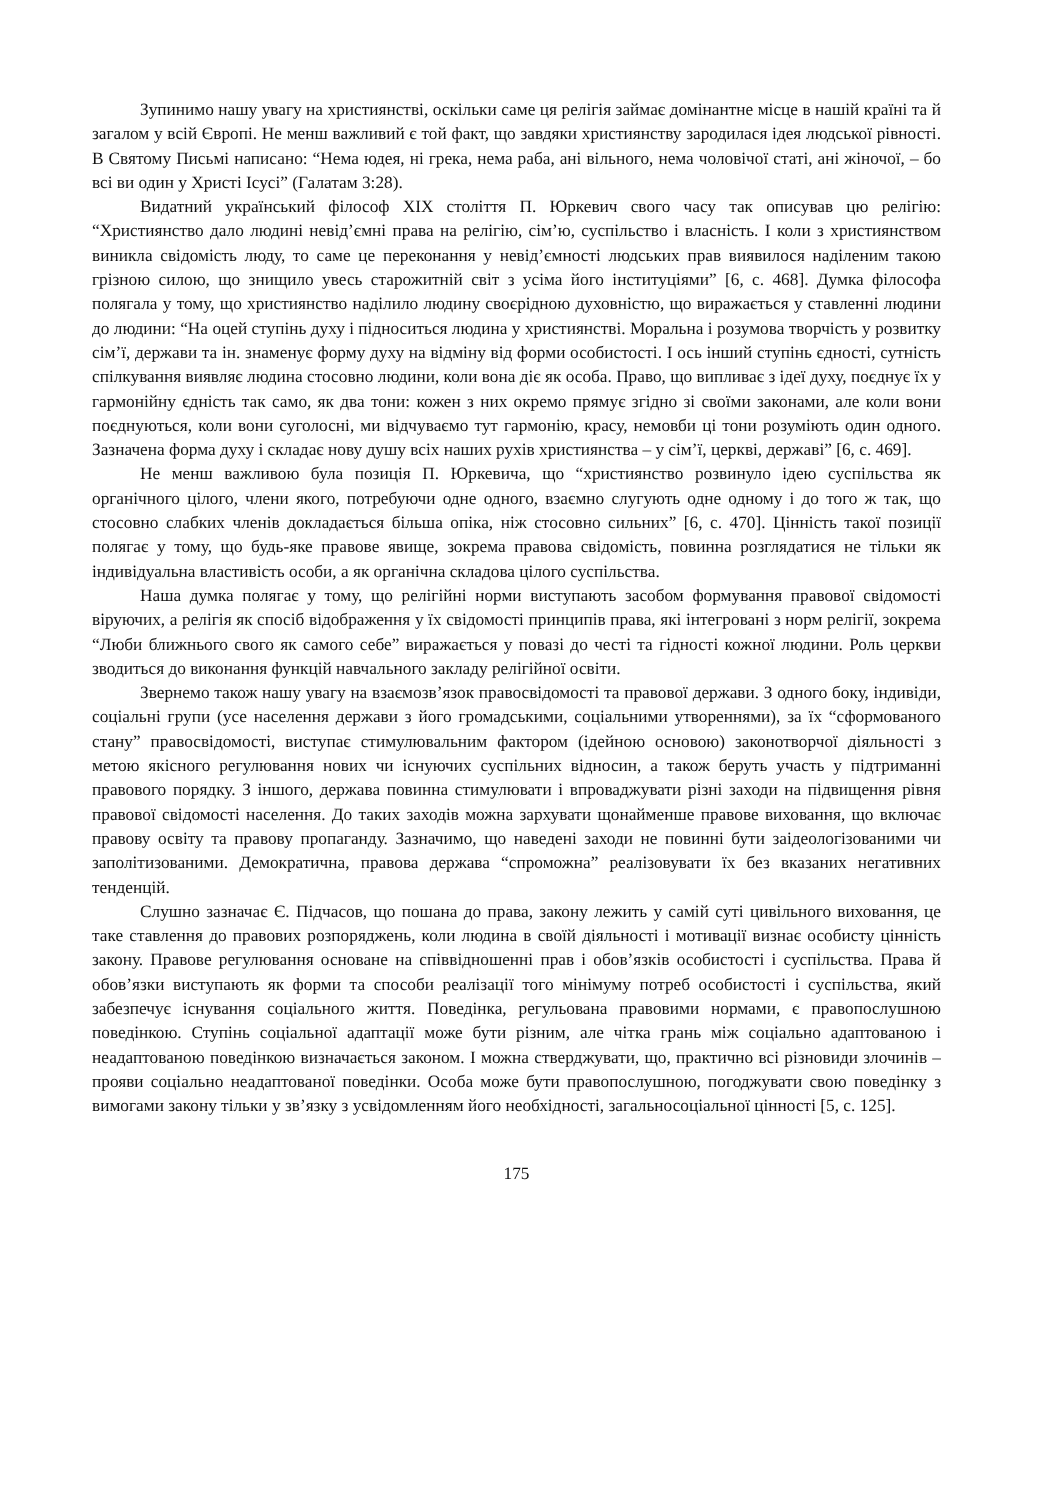Зупинимо нашу увагу на християнстві, оскільки саме ця релігія займає домінантне місце в нашій країні та й загалом у всій Європі. Не менш важливий є той факт, що завдяки християнству зародилася ідея людської рівності. В Святому Письмі написано: “Нема юдея, ні грека, нема раба, ані вільного, нема чоловічої статі, ані жіночої, – бо всі ви один у Христі Ісусі” (Галатам 3:28).
Видатний український філософ ХІХ століття П. Юркевич свого часу так описував цю релігію: “Християнство дало людині невід’ємні права на релігію, сім’ю, суспільство і власність. І коли з християнством виникла свідомість люду, то саме це переконання у невід’ємності людських прав виявилося наділеним такою грізною силою, що знищило увесь старожитній світ з усіма його інституціями” [6, с. 468]. Думка філософа полягала у тому, що християнство наділило людину своєрідною духовністю, що виражається у ставленні людини до людини: “На оцей ступінь духу і підноситься людина у християнстві. Моральна і розумова творчість у розвитку сім’ї, держави та ін. знаменує форму духу на відміну від форми особистості. І ось інший ступінь єдності, сутність спілкування виявляє людина стосовно людини, коли вона діє як особа. Право, що випливає з ідеї духу, поєднує їх у гармонійну єдність так само, як два тони: кожен з них окремо прямує згідно зі своїми законами, але коли вони поєднуються, коли вони суголосні, ми відчуваємо тут гармонію, красу, немовби ці тони розуміють один одного. Зазначена форма духу і складає нову душу всіх наших рухів християнства – у сім’ї, церкві, державі” [6, с. 469].
Не менш важливою була позиція П. Юркевича, що “християнство розвинуло ідею суспільства як органічного цілого, члени якого, потребуючи одне одного, взаємно слугують одне одному і до того ж так, що стосовно слабких членів докладається більша опіка, ніж стосовно сильних” [6, с. 470]. Цінність такої позиції полягає у тому, що будь-яке правове явище, зокрема правова свідомість, повинна розглядатися не тільки як індивідуальна властивість особи, а як органічна складова цілого суспільства.
Наша думка полягає у тому, що релігійні норми виступають засобом формування правової свідомості віруючих, а релігія як спосіб відображення у їх свідомості принципів права, які інтегровані з норм релігії, зокрема “Люби ближнього свого як самого себе” виражається у повазі до честі та гідності кожної людини. Роль церкви зводиться до виконання функцій навчального закладу релігійної освіти.
Звернемо також нашу увагу на взаємозв’язок правосвідомості та правової держави. З одного боку, індивіди, соціальні групи (усе населення держави з його громадськими, соціальними утвореннями), за їх “сформованого стану” правосвідомості, виступає стимулювальним фактором (ідейною основою) законотворчої діяльності з метою якісного регулювання нових чи існуючих суспільних відносин, а також беруть участь у підтриманні правового порядку. З іншого, держава повинна стимулювати і впроваджувати різні заходи на підвищення рівня правової свідомості населення. До таких заходів можна зархувати щонайменше правове виховання, що включає правову освіту та правову пропаганду. Зазначимо, що наведені заходи не повинні бути заідеологізованими чи заполітизованими. Демократична, правова держава “спроможна” реалізовувати їх без вказаних негативних тенденцій.
Слушно зазначає Є. Підчасов, що пошана до права, закону лежить у самій суті цивільного виховання, це таке ставлення до правових розпоряджень, коли людина в своїй діяльності і мотивації визнає особисту цінність закону. Правове регулювання основане на співвідношенні прав і обов’язків особистості і суспільства. Права й обов’язки виступають як форми та способи реалізації того мінімуму потреб особистості і суспільства, який забезпечує існування соціального життя. Поведінка, регульована правовими нормами, є правопослушною поведінкою. Ступінь соціальної адаптації може бути різним, але чітка грань між соціально адаптованою і неадаптованою поведінкою визначається законом. І можна стверджувати, що, практично всі різновиди злочинів – прояви соціально неадаптованої поведінки. Особа може бути правопослушною, погоджувати свою поведінку з вимогами закону тільки у зв’язку з усвідомленням його необхідності, загальносоціальної цінності [5, с. 125].
175